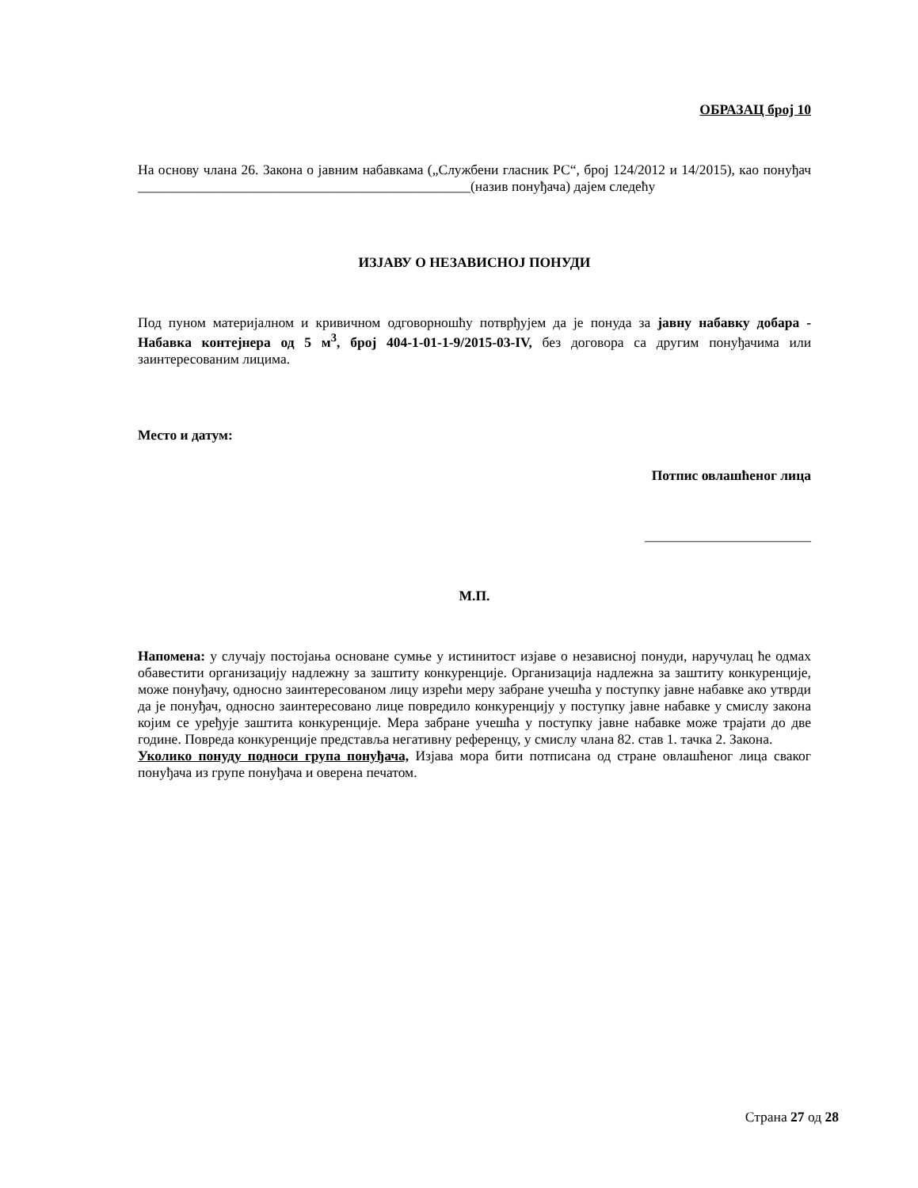ОБРАЗАЦ број 10
На основу члана 26. Закона о јавним набавкама („Службени гласник РС“, број 124/2012 и 14/2015), као понуђач ________________________________________________(назив понуђача) дајем следећу
ИЗЈАВУ О НЕЗАВИСНОЈ ПОНУДИ
Под пуном материјалном и кривичном одговорношћу потврђујем да је понуда за јавну набавку добара - Набавка контејнера од 5 м<sup>3</sup>, број 404-1-01-1-9/2015-03-IV, без договора са другим понуђачима или заинтересованим лицима.
Место и датум:
Потпис овлашћеног лица
________________________
М.П.
Напомена: у случају постојања основане сумње у истинитост изјаве о независној понуди, наручулац ће одмах обавестити организацију надлежну за заштиту конкуренције. Организација надлежна за заштиту конкуренције, може понуђачу, односно заинтересованом лицу изрећи меру забране учешћа у поступку јавне набавке ако утврди да је понуђач, односно заинтересовано лице повредило конкуренцију у поступку јавне набавке у смислу закона којим се уређује заштита конкуренције. Мера забране учешћа у поступку јавне набавке може трајати до две године. Повреда конкуренције представља негативну референцу, у смислу члана 82. став 1. тачка 2. Закона.
Уколико понуду подноси група понуђача, Изјава мора бити потписана од стране овлашћеног лица сваког понуђача из групе понуђача и оверена печатом.
Страна 27 од 28